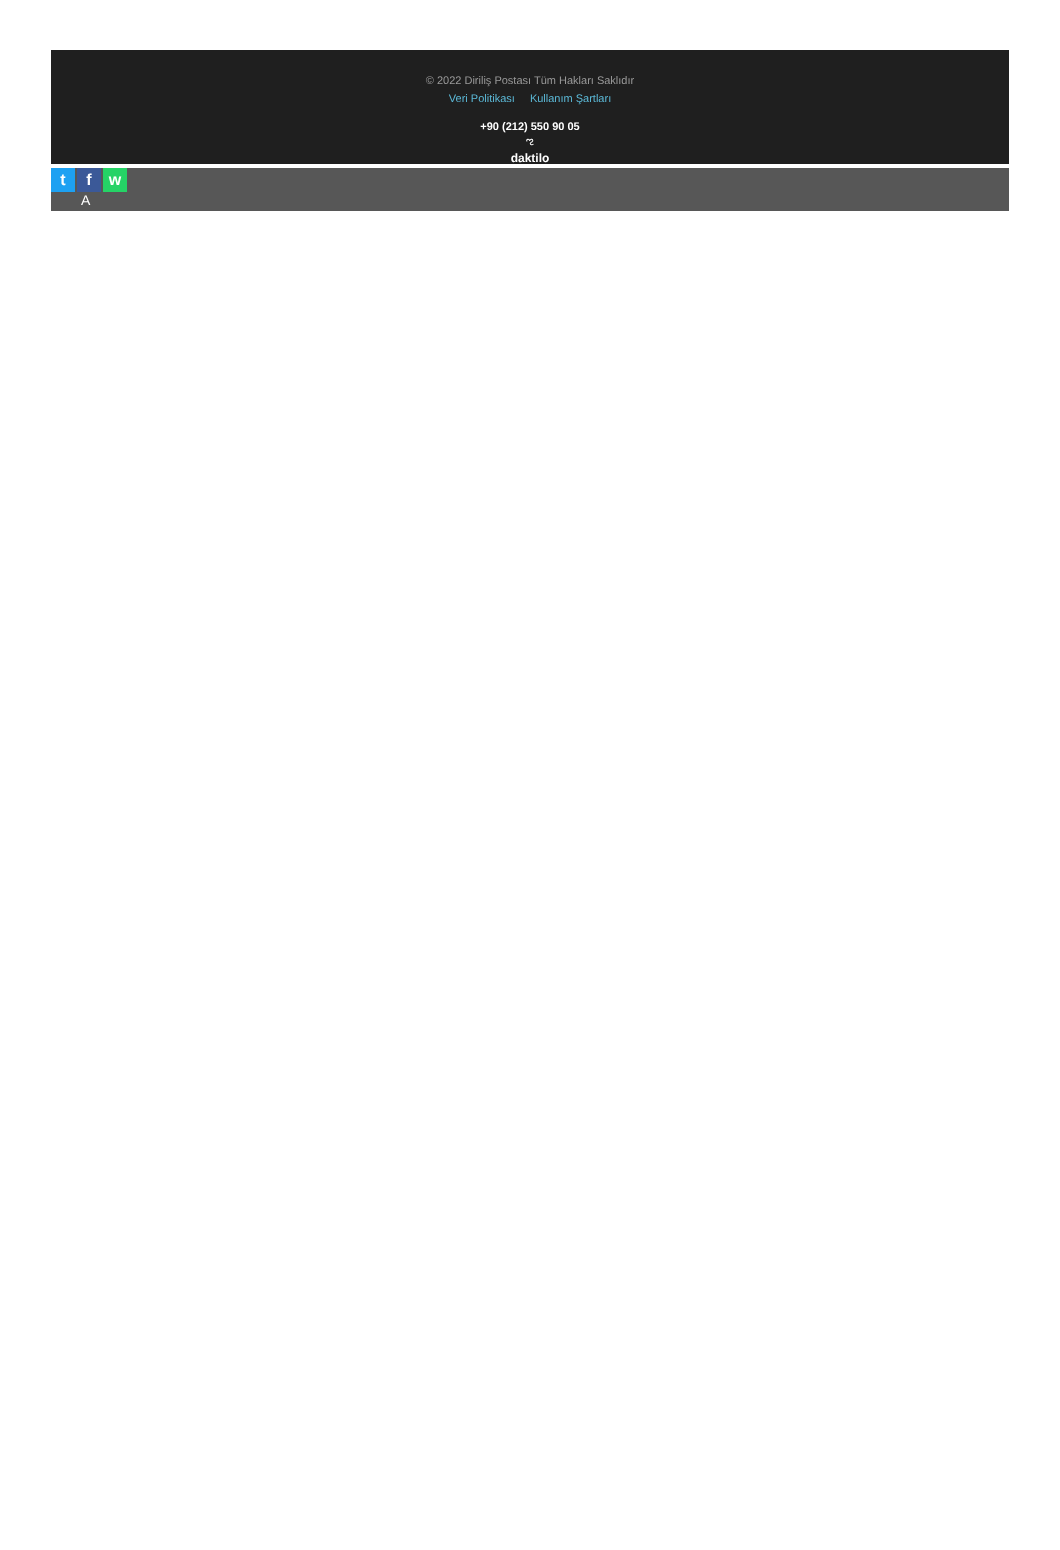© 2022 Diriliş Postası Tüm Hakları Saklıdır
Veri Politikası Kullanım Şartları
+90 (212) 550 90 05
ಌ
daktilo
tf w
A